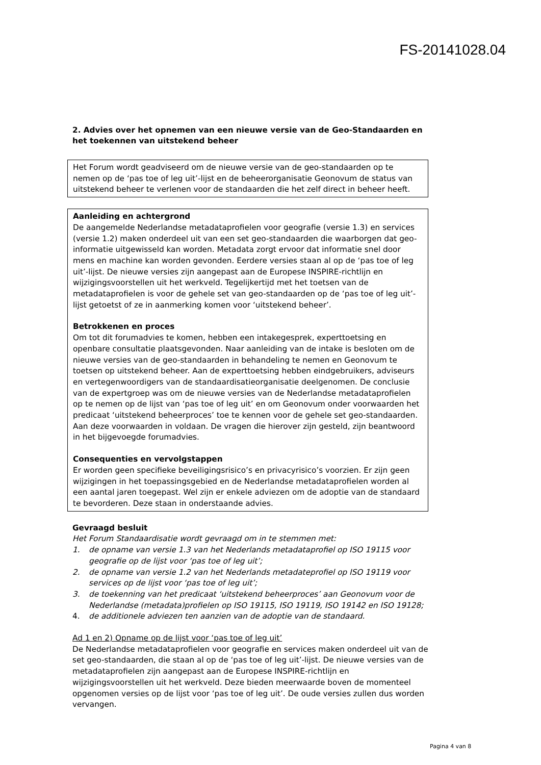FS-20141028.04
2. Advies over het opnemen van een nieuwe versie van de Geo-Standaarden en het toekennen van uitstekend beheer
Het Forum wordt geadviseerd om de nieuwe versie van de geo-standaarden op te nemen op de ‘pas toe of leg uit’-lijst en de beheerorganisatie Geonovum de status van uitstekend beheer te verlenen voor de standaarden die het zelf direct in beheer heeft.
Aanleiding en achtergrond
De aangemelde Nederlandse metadataprofielen voor geografie (versie 1.3) en services (versie 1.2) maken onderdeel uit van een set geo-standaarden die waarborgen dat geo-informatie uitgewisseld kan worden. Metadata zorgt ervoor dat informatie snel door mens en machine kan worden gevonden. Eerdere versies staan al op de ‘pas toe of leg uit’-lijst. De nieuwe versies zijn aangepast aan de Europese INSPIRE-richtlijn en wijzigingsvoorstellen uit het werkveld. Tegelijkertijd met het toetsen van de metadataprofielen is voor de gehele set van geo-standaarden op de ‘pas toe of leg uit’-lijst getoetst of ze in aanmerking komen voor ‘uitstekend beheer’.
Betrokkenen en proces
Om tot dit forumadvies te komen, hebben een intakegesprek, experttoetsing en openbare consultatie plaatsgevonden. Naar aanleiding van de intake is besloten om de nieuwe versies van de geo-standaarden in behandeling te nemen en Geonovum te toetsen op uitstekend beheer. Aan de experttoetsing hebben eindgebruikers, adviseurs en vertegenwoordigers van de standaardisatieorganisatie deelgenomen. De conclusie van de expertgroep was om de nieuwe versies van de Nederlandse metadataprofielen op te nemen op de lijst van ‘pas toe of leg uit’ en om Geonovum onder voorwaarden het predicaat ‘uitstekend beheerproces’ toe te kennen voor de gehele set geo-standaarden. Aan deze voorwaarden in voldaan. De vragen die hierover zijn gesteld, zijn beantwoord in het bijgevoegde forumadvies.
Consequenties en vervolgstappen
Er worden geen specifieke beveiligingsrisico’s en privacyrisico’s voorzien. Er zijn geen wijzigingen in het toepassingsgebied en de Nederlandse metadataprofielen worden al een aantal jaren toegepast. Wel zijn er enkele adviezen om de adoptie van de standaard te bevorderen. Deze staan in onderstaande advies.
Gevraagd besluit
Het Forum Standaardisatie wordt gevraagd om in te stemmen met:
1. de opname van versie 1.3 van het Nederlands metadataprofiel op ISO 19115 voor geografie op de lijst voor ‘pas toe of leg uit’;
2. de opname van versie 1.2 van het Nederlands metadateprofiel op ISO 19119 voor services op de lijst voor ‘pas toe of leg uit’;
3. de toekenning van het predicaat ‘uitstekend beheerproces’ aan Geonovum voor de Nederlandse (metadata)profielen op ISO 19115, ISO 19119, ISO 19142 en ISO 19128;
4. de additionele adviezen ten aanzien van de adoptie van de standaard.
Ad 1 en 2) Opname op de lijst voor ‘pas toe of leg uit’
De Nederlandse metadataprofielen voor geografie en services maken onderdeel uit van de set geo-standaarden, die staan al op de ‘pas toe of leg uit’-lijst. De nieuwe versies van de metadataprofielen zijn aangepast aan de Europese INSPIRE-richtlijn en wijzigingsvoorstellen uit het werkveld. Deze bieden meerwaarde boven de momenteel opgenomen versies op de lijst voor ‘pas toe of leg uit’. De oude versies zullen dus worden vervangen.
Pagina 4 van 8